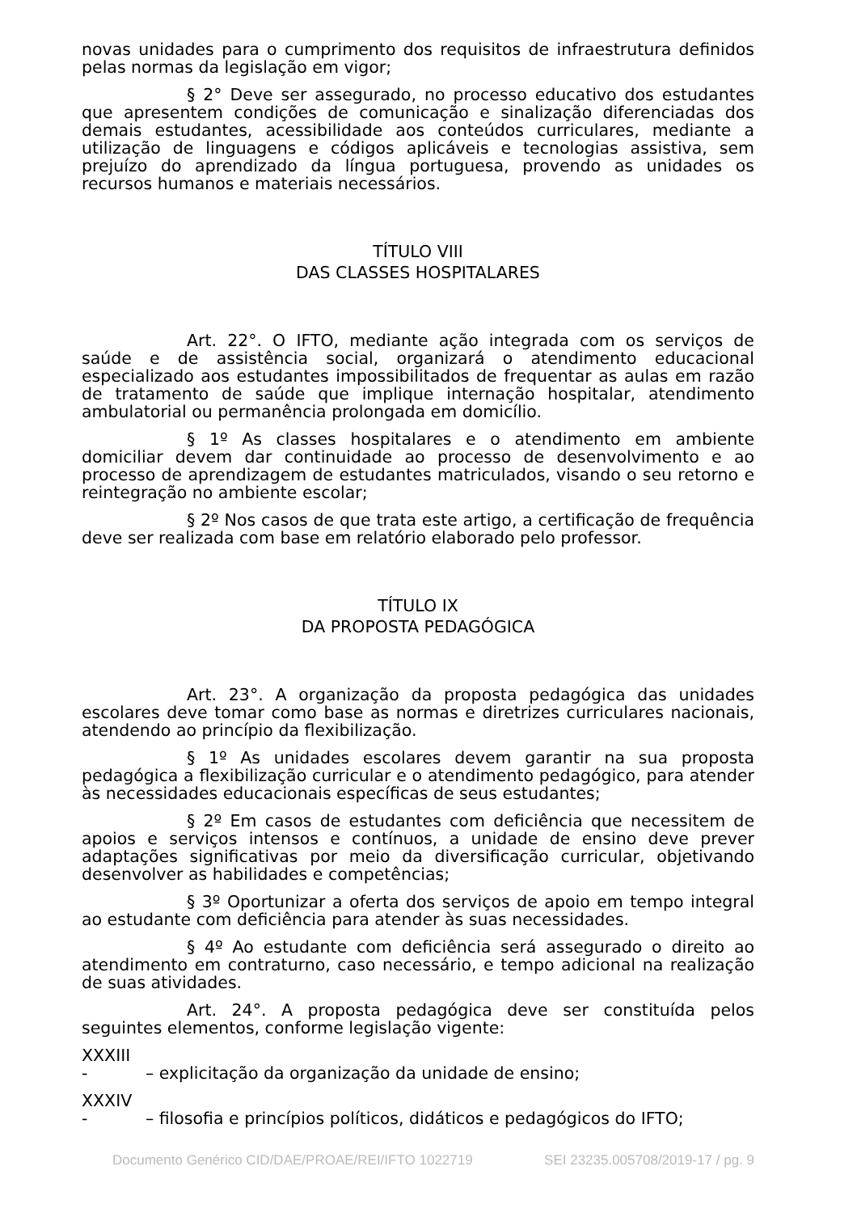novas unidades para o cumprimento dos requisitos de infraestrutura definidos pelas normas da legislação em vigor;
§ 2° Deve ser assegurado, no processo educativo dos estudantes que apresentem condições de comunicação e sinalização diferenciadas dos demais estudantes, acessibilidade aos conteúdos curriculares, mediante a utilização de linguagens e códigos aplicáveis e tecnologias assistiva, sem prejuízo do aprendizado da língua portuguesa, provendo as unidades os recursos humanos e materiais necessários.
TÍTULO VIII
DAS CLASSES HOSPITALARES
Art. 22°. O IFTO, mediante ação integrada com os serviços de saúde e de assistência social, organizará o atendimento educacional especializado aos estudantes impossibilitados de frequentar as aulas em razão de tratamento de saúde que implique internação hospitalar, atendimento ambulatorial ou permanência prolongada em domicílio.
§ 1º As classes hospitalares e o atendimento em ambiente domiciliar devem dar continuidade ao processo de desenvolvimento e ao processo de aprendizagem de estudantes matriculados, visando o seu retorno e reintegração no ambiente escolar;
§ 2º Nos casos de que trata este artigo, a certificação de frequência deve ser realizada com base em relatório elaborado pelo professor.
TÍTULO IX
DA PROPOSTA PEDAGÓGICA
Art. 23°. A organização da proposta pedagógica das unidades escolares deve tomar como base as normas e diretrizes curriculares nacionais, atendendo ao princípio da flexibilização.
§ 1º As unidades escolares devem garantir na sua proposta pedagógica a flexibilização curricular e o atendimento pedagógico, para atender às necessidades educacionais específicas de seus estudantes;
§ 2º Em casos de estudantes com deficiência que necessitem de apoios e serviços intensos e contínuos, a unidade de ensino deve prever adaptações significativas por meio da diversificação curricular, objetivando desenvolver as habilidades e competências;
§ 3º Oportunizar a oferta dos serviços de apoio em tempo integral ao estudante com deficiência para atender às suas necessidades.
§ 4º Ao estudante com deficiência será assegurado o direito ao atendimento em contraturno, caso necessário, e tempo adicional na realização de suas atividades.
Art. 24°. A proposta pedagógica deve ser constituída pelos seguintes elementos, conforme legislação vigente:
XXXIII
- – explicitação da organização da unidade de ensino;
XXXIV
- – filosofia e princípios políticos, didáticos e pedagógicos do IFTO;
Documento Genérico CID/DAE/PROAE/REI/IFTO 1022719 SEI 23235.005708/2019-17 / pg. 9